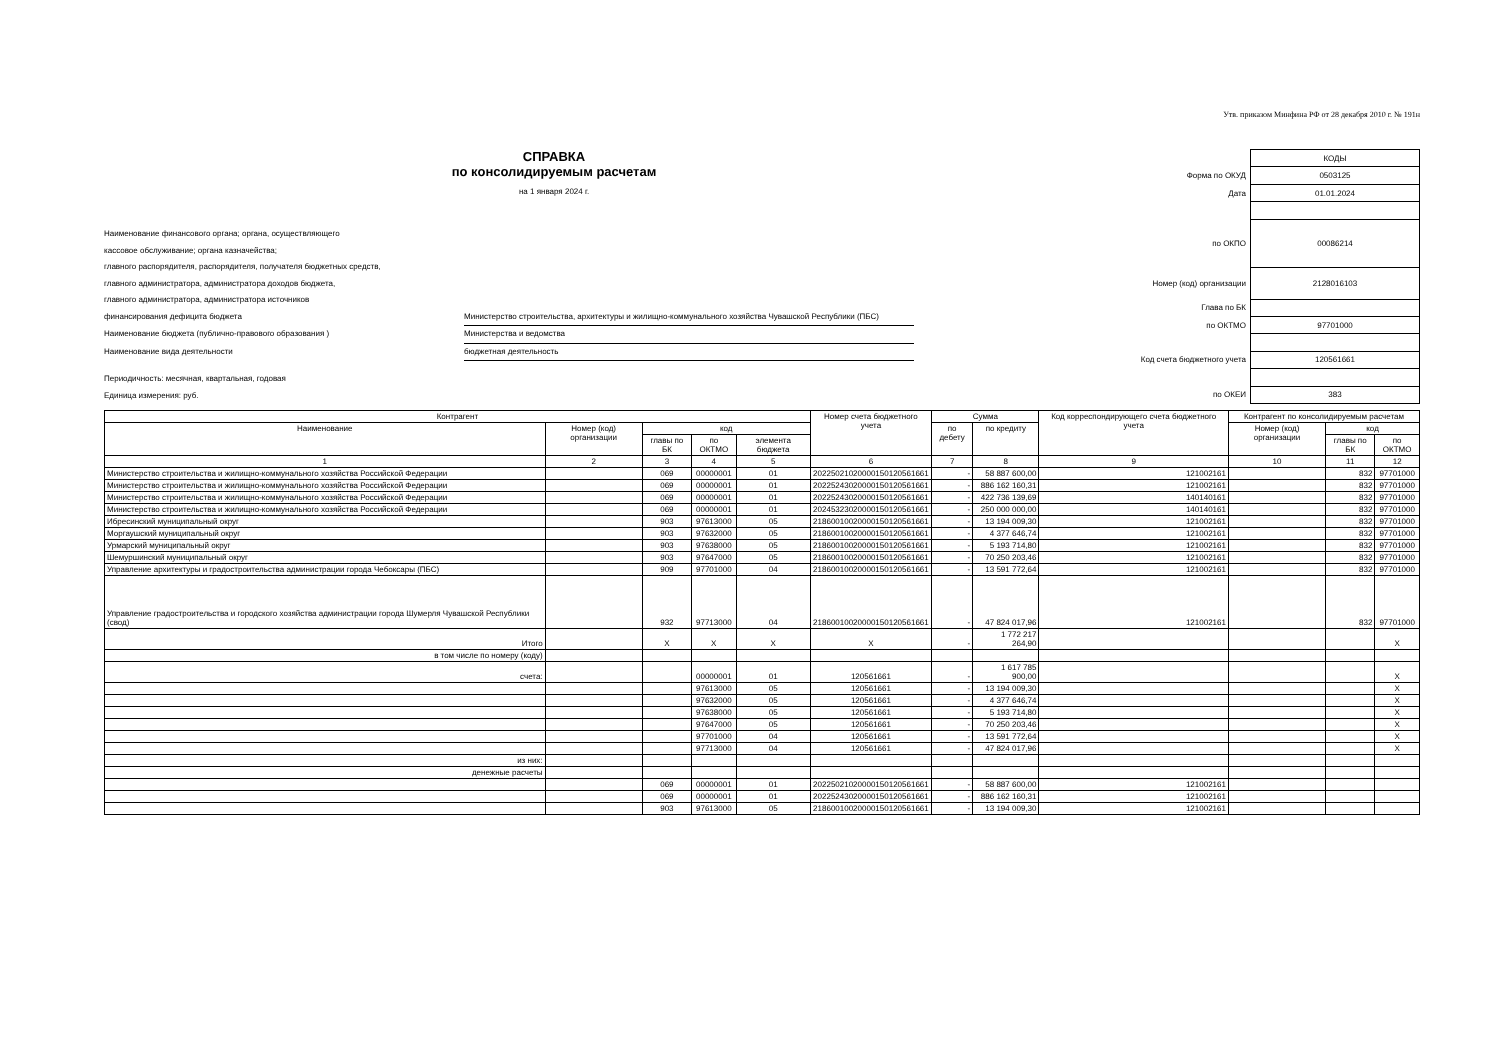Утв. приказом Минфина РФ от 28 декабря 2010 г. № 191н
СПРАВКА
по консолидируемым расчетам
на 1 января 2024 г.
Наименование финансового органа; органа, осуществляющего
кассовое обслуживание; органа казначейства;
главного распорядителя, распорядителя, получателя бюджетных средств,
главного администратора, администратора доходов бюджета,
главного администратора, администратора источников
финансирования дефицита бюджета Министерство строительства, архитектуры и жилищно-коммунального хозяйства Чувашской Республики (ПБС)
Наименование бюджета (публично-правового образования ) Министерства и ведомства
Наименование вида деятельности бюджетная деятельность
Периодичность: месячная, квартальная, годовая
Единица измерения: руб.
| | КОДЫ |
| Форма по ОКУД | 0503125 |
| Дата | 01.01.2024 |
| по ОКПО | 00086214 |
| Номер (код) организации | 2128016103 |
| Глава по БК | |
| по ОКТМО | 97701000 |
| Код счета бюджетного учета | 120561661 |
| по ОКЕИ | 383 |
| Контрагент | | | | | Номер счета бюджетного учета | Сумма | | Код корреспондирующего счета бюджетного учета | Контрагент по консолидируемым расчетам | | |
| --- | --- | --- | --- | --- | --- | --- | --- | --- | --- | --- | --- |
| Наименование | Номер (код) организации | код | | | | по дебету | по кредиту | | Номер (код) организации | код | |
| | | главы по БК | по ОКТМО | элемента бюджета | | | | | | главы по БК | по ОКТМО |
| 1 | 2 | 3 | 4 | 5 | 6 | 7 | 8 | 9 | 10 | 11 | 12 |
| Министерство строительства и жилищно-коммунального хозяйства Российской Федерации | | 069 | 00000001 | 01 | 20225021020000150120561661 | - | 58 887 600,00 | 121002161 | | 832 | 97701000 |
| Министерство строительства и жилищно-коммунального хозяйства Российской Федерации | | 069 | 00000001 | 01 | 20225243020000150120561661 | - | 886 162 160,31 | 121002161 | | 832 | 97701000 |
| Министерство строительства и жилищно-коммунального хозяйства Российской Федерации | | 069 | 00000001 | 01 | 20225243020000150120561661 | - | 422 736 139,69 | 140140161 | | 832 | 97701000 |
| Министерство строительства и жилищно-коммунального хозяйства Российской Федерации | | 069 | 00000001 | 01 | 20245323020000150120561661 | - | 250 000 000,00 | 140140161 | | 832 | 97701000 |
| Ибресинский муниципальный округ | | 903 | 97613000 | 05 | 21860010020000150120561661 | - | 13 194 009,30 | 121002161 | | 832 | 97701000 |
| Моргаушский муниципальный округ | | 903 | 97632000 | 05 | 21860010020000150120561661 | - | 4 377 646,74 | 121002161 | | 832 | 97701000 |
| Урмарский муниципальный округ | | 903 | 97638000 | 05 | 21860010020000150120561661 | - | 5 193 714,80 | 121002161 | | 832 | 97701000 |
| Шемуршинский муниципальный округ | | 903 | 97647000 | 05 | 21860010020000150120561661 | - | 70 250 203,46 | 121002161 | | 832 | 97701000 |
| Управление архитектуры и градостроительства администрации города Чебоксары (ПБС) | | 909 | 97701000 | 04 | 21860010020000150120561661 | - | 13 591 772,64 | 121002161 | | 832 | 97701000 |
| Управление градостроительства и городского хозяйства администрации города Шумерля Чувашской Республики (свод) | | 932 | 97713000 | 04 | 21860010020000150120561661 | - | 47 824 017,96 | 121002161 | | 832 | 97701000 |
| Итого | | X | X | X | X | - | 1 772 217 264,90 | | | | X |
| в том числе по номеру (коду) | | | | | | | | | | | |
| счета: | | | 00000001 | 01 | 120561661 | - | 1 617 785 900,00 | | | | X |
| | | | 97613000 | 05 | 120561661 | - | 13 194 009,30 | | | | X |
| | | | 97632000 | 05 | 120561661 | - | 4 377 646,74 | | | | X |
| | | | 97638000 | 05 | 120561661 | - | 5 193 714,80 | | | | X |
| | | | 97647000 | 05 | 120561661 | - | 70 250 203,46 | | | | X |
| | | | 97701000 | 04 | 120561661 | - | 13 591 772,64 | | | | X |
| | | | 97713000 | 04 | 120561661 | - | 47 824 017,96 | | | | X |
| из них: | | | | | | | | | | | |
| денежные расчеты | | | | | | | | | | | |
| | | 069 | 00000001 | 01 | 20225021020000150120561661 | - | 58 887 600,00 | 121002161 | | | |
| | | 069 | 00000001 | 01 | 20225243020000150120561661 | - | 886 162 160,31 | 121002161 | | | |
| | | 903 | 97613000 | 05 | 21860010020000150120561661 | - | 13 194 009,30 | 121002161 | | | |